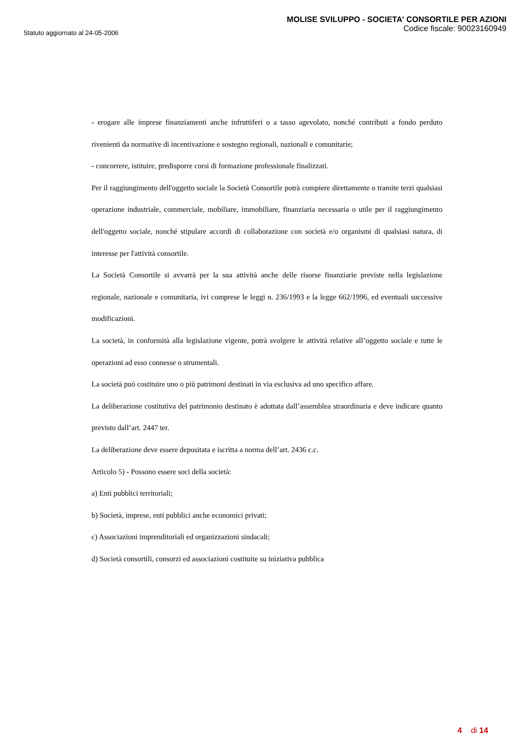Statuto aggiornato al 24-05-2006
MOLISE SVILUPPO - SOCIETA' CONSORTILE PER AZIONI
Codice fiscale: 90023160949
- erogare alle imprese finanziamenti anche infruttiferi o a tasso agevolato, nonché contributi a fondo perduto rivenienti da normative di incentivazione e sostegno regionali, nazionali e comunitarie;
- concorrere, istituire, predisporre corsi di formazione professionale finalizzati.
Per il raggiungimento dell'oggetto sociale la Società Consortile potrà compiere direttamente o tramite terzi qualsiasi operazione industriale, commerciale, mobiliare, immobiliare, finanziaria necessaria o utile per il raggiungimento dell'oggetto sociale, nonché stipulare accordi di collaborazione con società e/o organismi di qualsiasi natura, di interesse per l'attività consortile.
La Società Consortile si avvarrà per la sua attività anche delle risorse finanziarie previste nella legislazione regionale, nazionale e comunitaria, ivi comprese le leggi n. 236/1993 e la legge 662/1996, ed eventuali successive modificazioni.
La società, in conformità alla legislazione vigente, potrà svolgere le attività relative all’oggetto sociale e tutte le operazioni ad esso connesse o strumentali.
La società può costituire uno o più patrimoni destinati in via esclusiva ad uno specifico affare.
La deliberazione costitutiva del patrimonio destinato è adottata dall’assemblea straordinaria e deve indicare quanto previsto dall’art. 2447 ter.
La deliberazione deve essere depositata e iscritta a norma dell’art. 2436 c.c.
Articolo 5) - Possono essere soci della società:
a) Enti pubblici territoriali;
b) Società, imprese, enti pubblici anche economici privati;
c) Associazioni imprenditoriali ed organizzazioni sindacali;
d) Società consortili, consorzi ed associazioni costituite su iniziativa pubblica
4 di 14